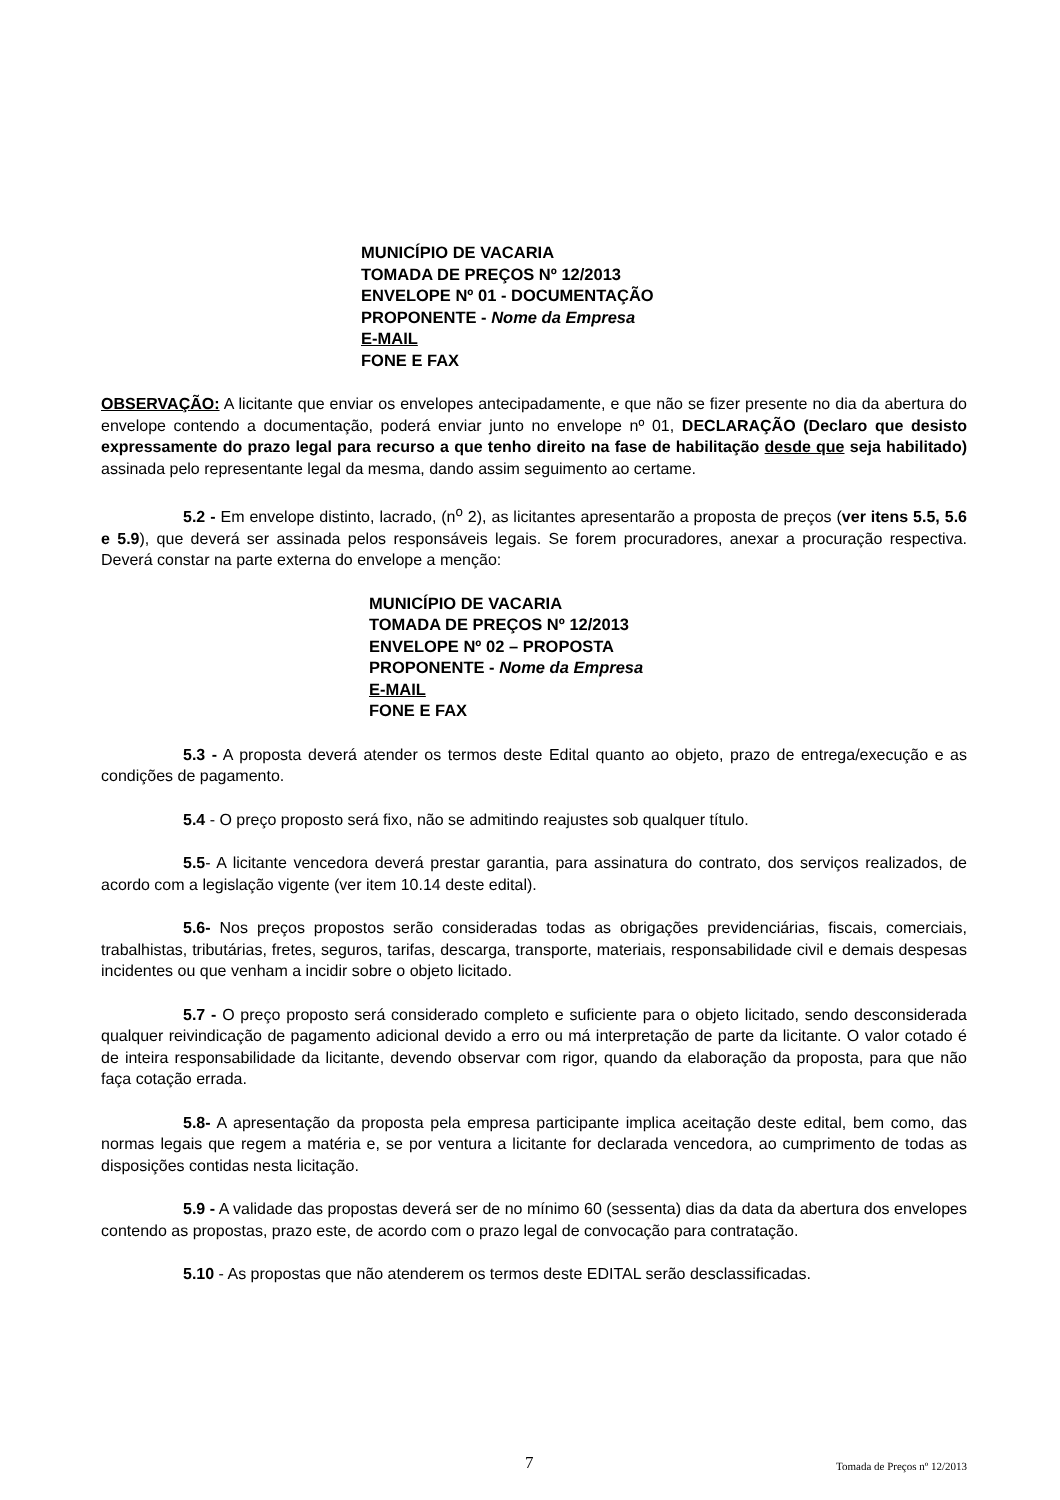MUNICÍPIO DE VACARIA
TOMADA DE PREÇOS Nº 12/2013
ENVELOPE Nº 01 - DOCUMENTAÇÃO
PROPONENTE - Nome da Empresa
E-MAIL
FONE E FAX
OBSERVAÇÃO: A licitante que enviar os envelopes antecipadamente, e que não se fizer presente no dia da abertura do envelope contendo a documentação, poderá enviar junto no envelope nº 01, DECLARAÇÃO (Declaro que desisto expressamente do prazo legal para recurso a que tenho direito na fase de habilitação desde que seja habilitado) assinada pelo representante legal da mesma, dando assim seguimento ao certame.
5.2 - Em envelope distinto, lacrado, (n<sup>o</sup> 2), as licitantes apresentarão a proposta de preços (ver itens 5.5, 5.6 e 5.9), que deverá ser assinada pelos responsáveis legais. Se forem procuradores, anexar a procuração respectiva. Deverá constar na parte externa do envelope a menção:
MUNICÍPIO DE VACARIA
TOMADA DE PREÇOS Nº 12/2013
ENVELOPE Nº 02 – PROPOSTA
PROPONENTE - Nome da Empresa
E-MAIL
FONE E FAX
5.3 - A proposta deverá atender os termos deste Edital quanto ao objeto, prazo de entrega/execução e as condições de pagamento.
5.4 - O preço proposto será fixo, não se admitindo reajustes sob qualquer título.
5.5- A licitante vencedora deverá prestar garantia, para assinatura do contrato, dos serviços realizados, de acordo com a legislação vigente (ver item 10.14 deste edital).
5.6- Nos preços propostos serão consideradas todas as obrigações previdenciárias, fiscais, comerciais, trabalhistas, tributárias, fretes, seguros, tarifas, descarga, transporte, materiais, responsabilidade civil e demais despesas incidentes ou que venham a incidir sobre o objeto licitado.
5.7 - O preço proposto será considerado completo e suficiente para o objeto licitado, sendo desconsiderada qualquer reivindicação de pagamento adicional devido a erro ou má interpretação de parte da licitante. O valor cotado é de inteira responsabilidade da licitante, devendo observar com rigor, quando da elaboração da proposta, para que não faça cotação errada.
5.8- A apresentação da proposta pela empresa participante implica aceitação deste edital, bem como, das normas legais que regem a matéria e, se por ventura a licitante for declarada vencedora, ao cumprimento de todas as disposições contidas nesta licitação.
5.9 - A validade das propostas deverá ser de no mínimo 60 (sessenta) dias da data da abertura dos envelopes contendo as propostas, prazo este, de acordo com o prazo legal de convocação para contratação.
5.10 - As propostas que não atenderem os termos deste EDITAL serão desclassificadas.
7 Tomada de Preços nº 12/2013